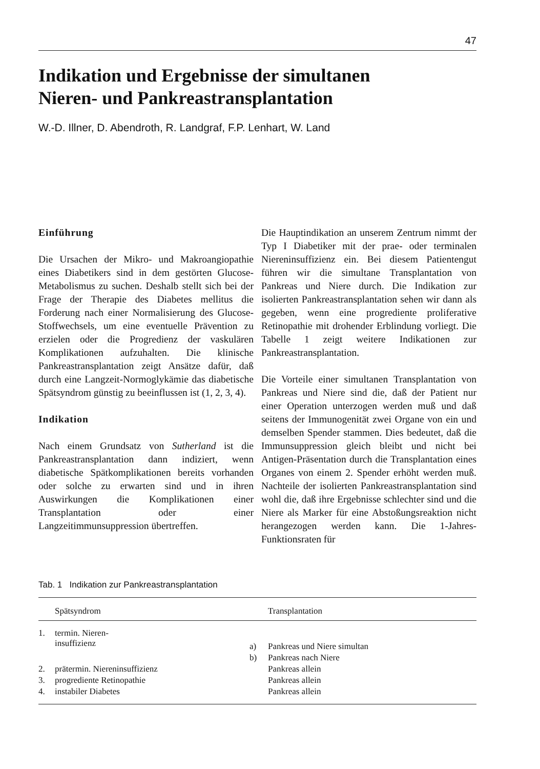47
Indikation und Ergebnisse der simultanen
Nieren- und Pankreastransplantation
W.-D. Illner, D. Abendroth, R. Landgraf, F.P. Lenhart, W. Land
Einführung
Die Ursachen der Mikro- und Makroangiopathie eines Diabetikers sind in dem gestörten Glucose-Metabolismus zu suchen. Deshalb stellt sich bei der Frage der Therapie des Diabetes mellitus die Forderung nach einer Normalisierung des Glucose-Stoffwechsels, um eine eventuelle Prävention zu erzielen oder die Progredienz der vaskulären Komplikationen aufzuhalten. Die klinische Pankreastransplantation zeigt Ansätze dafür, daß durch eine Langzeit-Normoglykämie das diabetische Spätsyndrom günstig zu beeinflussen ist (1, 2, 3, 4).
Indikation
Nach einem Grundsatz von Sutherland ist die Pankreastransplantation dann indiziert, wenn diabetische Spätkomplikationen bereits vorhanden oder solche zu erwarten sind und in ihren Auswirkungen die Komplikationen einer Transplantation oder einer Langzeitimmunsuppression übertreffen.
Die Hauptindikation an unserem Zentrum nimmt der Typ I Diabetiker mit der prae- oder terminalen Niereninsuffizienz ein. Bei diesem Patientengut führen wir die simultane Transplantation von Pankreas und Niere durch. Die Indikation zur isolierten Pankreastransplantation sehen wir dann als gegeben, wenn eine progrediente proliferative Retinopathie mit drohender Erblindung vorliegt. Die Tabelle 1 zeigt weitere Indikationen zur Pankreastransplantation.
Die Vorteile einer simultanen Transplantation von Pankreas und Niere sind die, daß der Patient nur einer Operation unterzogen werden muß und daß seitens der Immunogenität zwei Organe von ein und demselben Spender stammen. Dies bedeutet, daß die Immunsuppression gleich bleibt und nicht bei Antigen-Präsentation durch die Transplantation eines Organes von einem 2. Spender erhöht werden muß. Nachteile der isolierten Pankreastransplantation sind wohl die, daß ihre Ergebnisse schlechter sind und die Niere als Marker für eine Abstoßungsreaktion nicht herangezogen werden kann. Die 1-Jahres-Funktionsraten für
Tab. 1 Indikation zur Pankreastransplantation
| | Spätsyndrom | | Transplantation |
| --- | --- | --- | --- |
| 1. | termin. Nieren- insuffizienz | a) | Pankreas und Niere simultan |
| | | b) | Pankreas nach Niere |
| 2. | prätermin. Niereninsuffizienz | | Pankreas allein |
| 3. | progrediente Retinopathie | | Pankreas allein |
| 4. | instabiler Diabetes | | Pankreas allein |